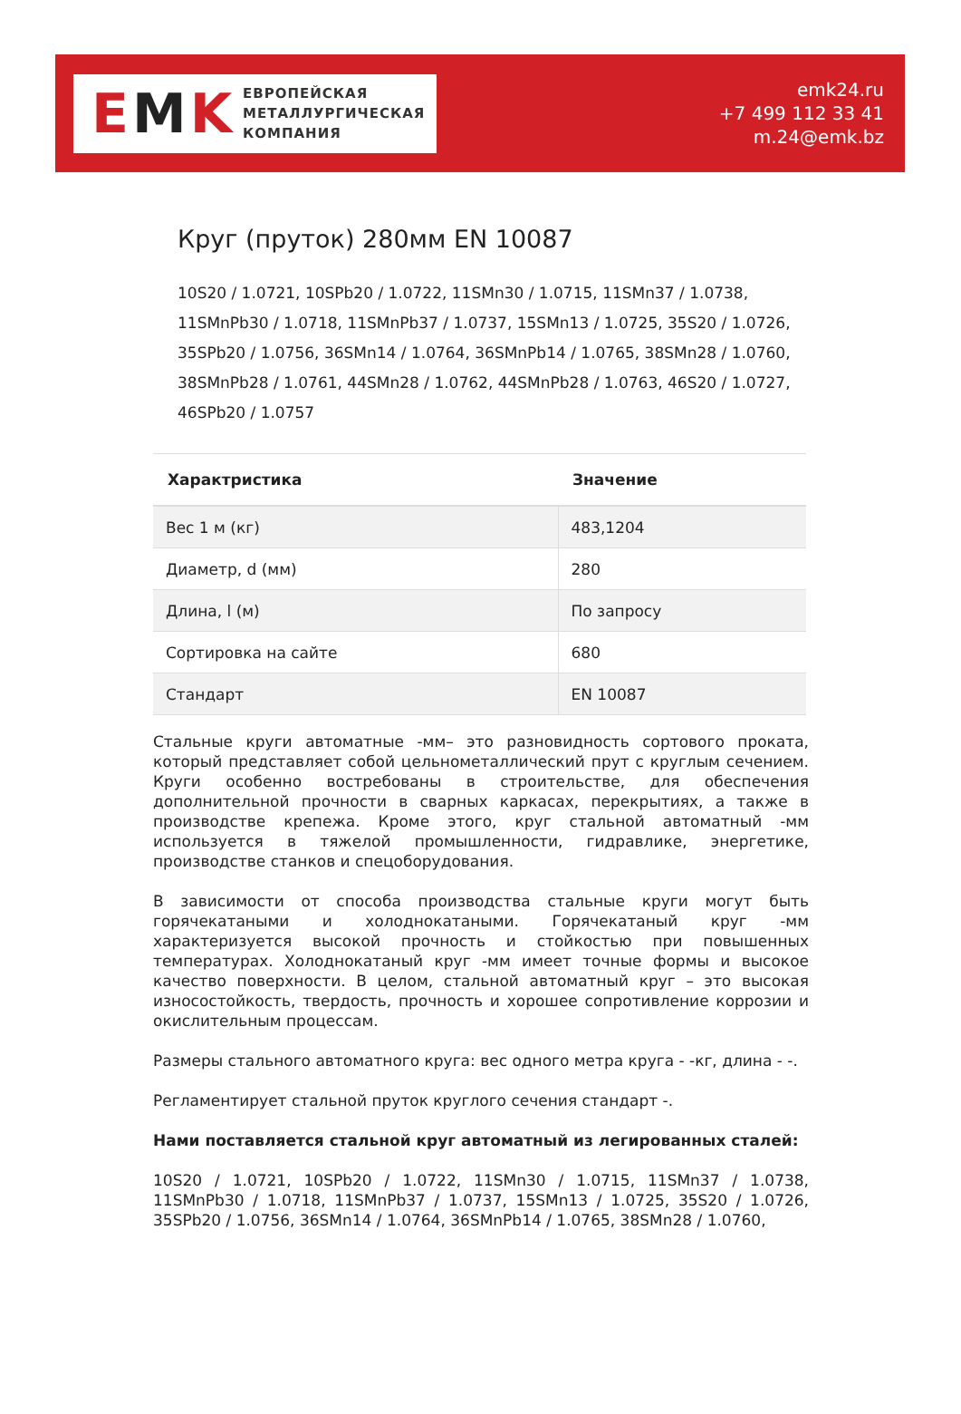E M K
ЕВРОПЕЙСКАЯ
МЕТАЛЛУРГИЧЕСКАЯ
КОМПАНИЯ
emk24.ru
+7 499 112 33 41
m.24@emk.bz
Круг (пруток) 280мм EN 10087
10S20 / 1.0721, 10SPb20 / 1.0722, 11SMn30 / 1.0715, 11SMn37 / 1.0738, 11SMnPb30 / 1.0718, 11SMnPb37 / 1.0737, 15SMn13 / 1.0725, 35S20 / 1.0726, 35SPb20 / 1.0756, 36SMn14 / 1.0764, 36SMnPb14 / 1.0765, 38SMn28 / 1.0760, 38SMnPb28 / 1.0761, 44SMn28 / 1.0762, 44SMnPb28 / 1.0763, 46S20 / 1.0727, 46SPb20 / 1.0757
| Характристика | Значение |
| --- | --- |
| Вес 1 м (кг) | 483,1204 |
| Диаметр, d (мм) | 280 |
| Длина, l (м) | По запросу |
| Сортировка на сайте | 680 |
| Стандарт | EN 10087 |
Стальные круги автоматные -мм– это разновидность сортового проката, который представляет собой цельнометаллический прут с круглым сечением. Круги особенно востребованы в строительстве, для обеспечения дополнительной прочности в сварных каркасах, перекрытиях, а также в производстве крепежа. Кроме этого, круг стальной автоматный -мм используется в тяжелой промышленности, гидравлике, энергетике, производстве станков и спецоборудования.
В зависимости от способа производства стальные круги могут быть горячекатаными и холоднокатаными. Горячекатаный круг -мм характеризуется высокой прочность и стойкостью при повышенных температурах. Холоднокатаный круг -мм имеет точные формы и высокое качество поверхности. В целом, стальной автоматный круг – это высокая износостойкость, твердость, прочность и хорошее сопротивление коррозии и окислительным процессам.
Размеры стального автоматного круга: вес одного метра круга - -кг, длина - -.
Регламентирует стальной пруток круглого сечения стандарт -.
Нами поставляется стальной круг автоматный из легированных сталей:
10S20 / 1.0721, 10SPb20 / 1.0722, 11SMn30 / 1.0715, 11SMn37 / 1.0738, 11SMnPb30 / 1.0718, 11SMnPb37 / 1.0737, 15SMn13 / 1.0725, 35S20 / 1.0726, 35SPb20 / 1.0756, 36SMn14 / 1.0764, 36SMnPb14 / 1.0765, 38SMn28 / 1.0760,